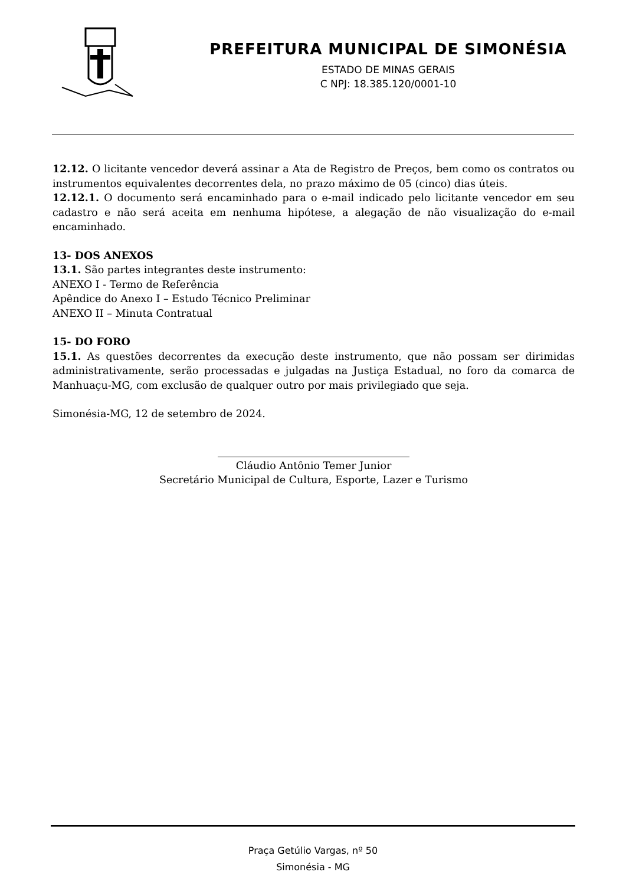PREFEITURA MUNICIPAL DE SIMONÉSIA
ESTADO DE MINAS GERAIS
C NPJ: 18.385.120/0001-10
12.12. O licitante vencedor deverá assinar a Ata de Registro de Preços, bem como os contratos ou instrumentos equivalentes decorrentes dela, no prazo máximo de 05 (cinco) dias úteis.
12.12.1. O documento será encaminhado para o e-mail indicado pelo licitante vencedor em seu cadastro e não será aceita em nenhuma hipótese, a alegação de não visualização do e-mail encaminhado.
13- DOS ANEXOS
13.1. São partes integrantes deste instrumento:
ANEXO I - Termo de Referência
Apêndice do Anexo I – Estudo Técnico Preliminar
ANEXO II – Minuta Contratual
15- DO FORO
15.1. As questões decorrentes da execução deste instrumento, que não possam ser dirimidas administrativamente, serão processadas e julgadas na Justiça Estadual, no foro da comarca de Manhuaçu-MG, com exclusão de qualquer outro por mais privilegiado que seja.
Simonésia-MG, 12 de setembro de 2024.
Cláudio Antônio Temer Junior
Secretário Municipal de Cultura, Esporte, Lazer e Turismo
Praça Getúlio Vargas, nº 50
Simonésia - MG